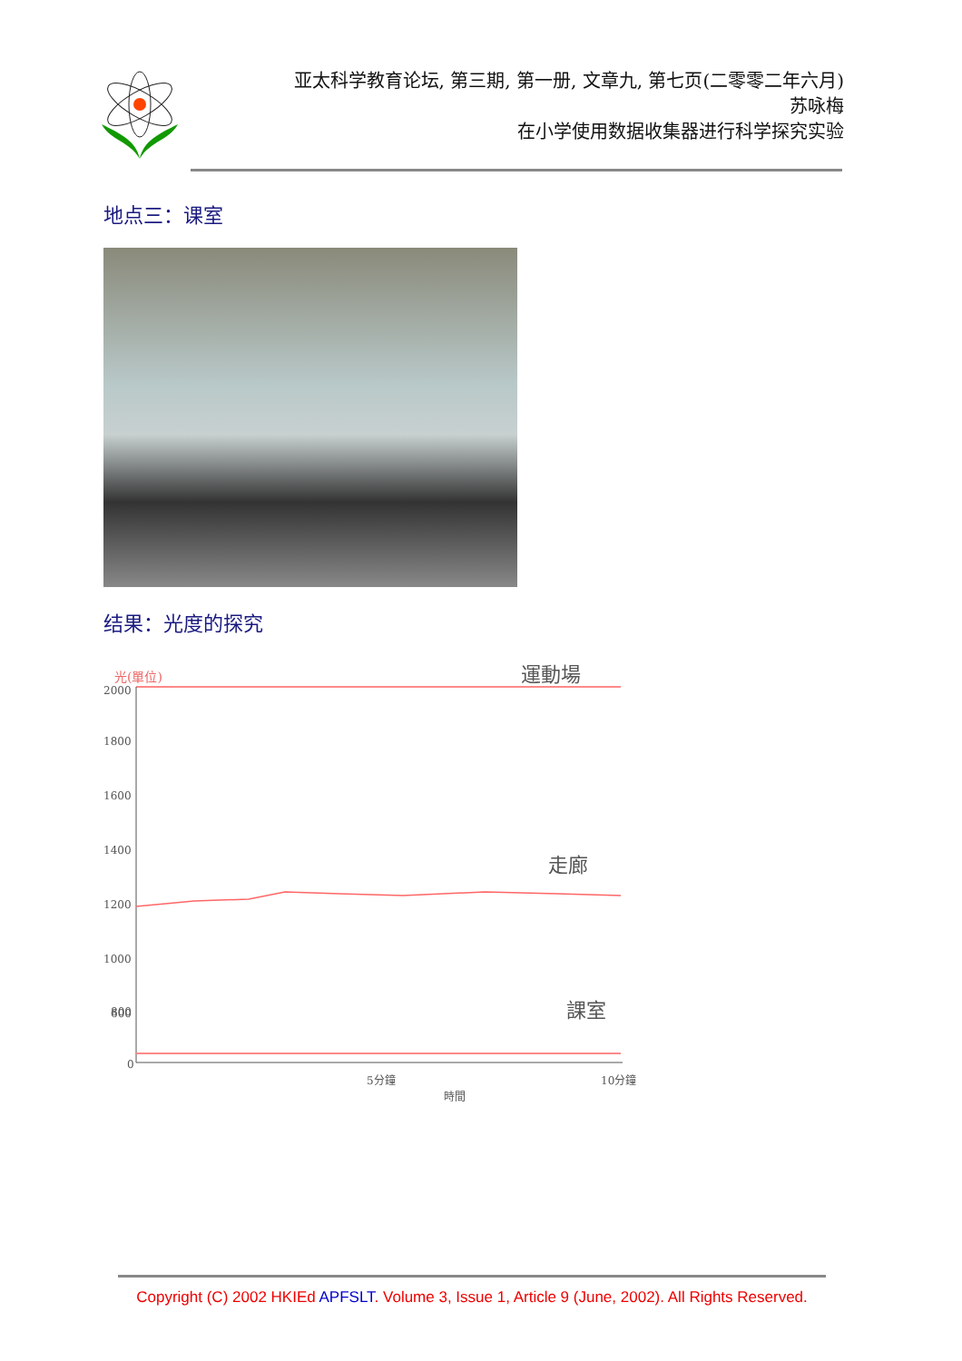亚太科学教育论坛, 第三期, 第一册, 文章九, 第七页(二零零二年六月)
苏咏梅
在小学使用数据收集器进行科学探究实验
地点三：课室
结果：光度的探究
光(單位)
運動場
2000
1800
1600
1400
1200
1000
800
600
0
走廊
課室
5分鐘
10分鐘
時間
Copyright (C) 2002 HKIEd APFSLT. Volume 3, Issue 1, Article 9 (June, 2002). All Rights Reserved.